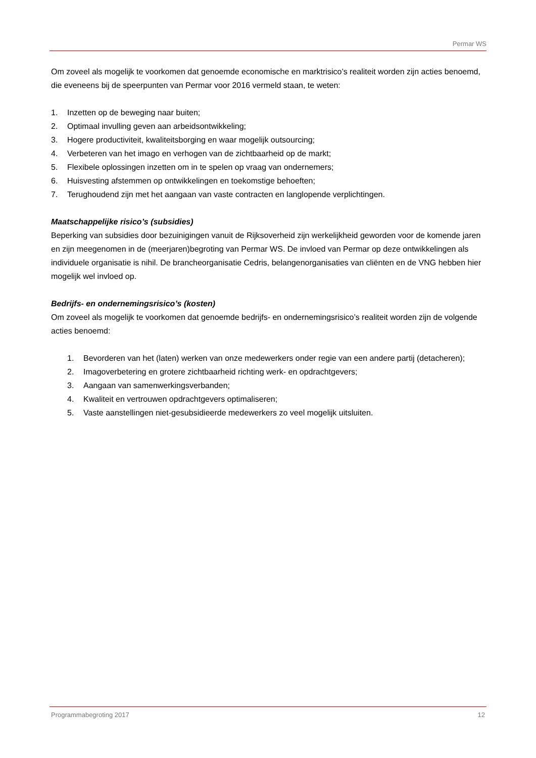Permar WS
Om zoveel als mogelijk te voorkomen dat genoemde economische en marktrisico’s realiteit worden zijn acties benoemd, die eveneens bij de speerpunten van Permar voor 2016 vermeld staan, te weten:
1. Inzetten op de beweging naar buiten;
2. Optimaal invulling geven aan arbeidsontwikkeling;
3. Hogere productiviteit, kwaliteitsborging en waar mogelijk outsourcing;
4. Verbeteren van het imago en verhogen van de zichtbaarheid op de markt;
5. Flexibele oplossingen inzetten om in te spelen op vraag van ondernemers;
6. Huisvesting afstemmen op ontwikkelingen en toekomstige behoeften;
7. Terughoudend zijn met het aangaan van vaste contracten en langlopende verplichtingen.
Maatschappelijke risico’s (subsidies)
Beperking van subsidies door bezuinigingen vanuit de Rijksoverheid zijn werkelijkheid geworden voor de komende jaren en zijn meegenomen in de (meerjaren)begroting van Permar WS. De invloed van Permar op deze ontwikkelingen als individuele organisatie is nihil. De brancheorganisatie Cedris, belangenorganisaties van cliënten en de VNG hebben hier mogelijk wel invloed op.
Bedrijfs- en ondernemingsrisico’s (kosten)
Om zoveel als mogelijk te voorkomen dat genoemde bedrijfs- en ondernemingsrisico’s realiteit worden zijn de volgende acties benoemd:
1. Bevorderen van het (laten) werken van onze medewerkers onder regie van een andere partij (detacheren);
2. Imagoverbetering en grotere zichtbaarheid richting werk- en opdrachtgevers;
3. Aangaan van samenwerkingsverbanden;
4. Kwaliteit en vertrouwen opdrachtgevers optimaliseren;
5. Vaste aanstellingen niet-gesubsidieerde medewerkers zo veel mogelijk uitsluiten.
Programmabegroting 2017 12